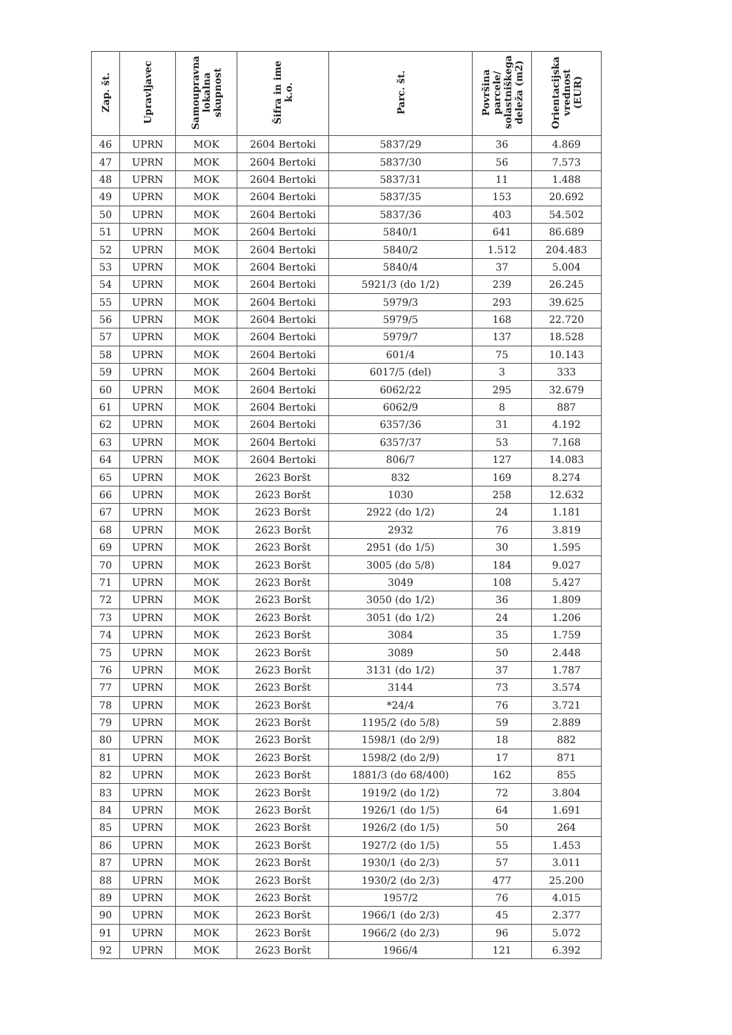| Zap. št. | Upravljavec | Samoupravna lokalna skupnost | Šifra in ime k.o. | Parc. št. | Površina parcele/ solastniškega deleža (m2) | Orientacijska vrednost (EUR) |
| --- | --- | --- | --- | --- | --- | --- |
| 46 | UPRN | MOK | 2604 Bertoki | 5837/29 | 36 | 4.869 |
| 47 | UPRN | MOK | 2604 Bertoki | 5837/30 | 56 | 7.573 |
| 48 | UPRN | MOK | 2604 Bertoki | 5837/31 | 11 | 1.488 |
| 49 | UPRN | MOK | 2604 Bertoki | 5837/35 | 153 | 20.692 |
| 50 | UPRN | MOK | 2604 Bertoki | 5837/36 | 403 | 54.502 |
| 51 | UPRN | MOK | 2604 Bertoki | 5840/1 | 641 | 86.689 |
| 52 | UPRN | MOK | 2604 Bertoki | 5840/2 | 1.512 | 204.483 |
| 53 | UPRN | MOK | 2604 Bertoki | 5840/4 | 37 | 5.004 |
| 54 | UPRN | MOK | 2604 Bertoki | 5921/3 (do 1/2) | 239 | 26.245 |
| 55 | UPRN | MOK | 2604 Bertoki | 5979/3 | 293 | 39.625 |
| 56 | UPRN | MOK | 2604 Bertoki | 5979/5 | 168 | 22.720 |
| 57 | UPRN | MOK | 2604 Bertoki | 5979/7 | 137 | 18.528 |
| 58 | UPRN | MOK | 2604 Bertoki | 601/4 | 75 | 10.143 |
| 59 | UPRN | MOK | 2604 Bertoki | 6017/5 (del) | 3 | 333 |
| 60 | UPRN | MOK | 2604 Bertoki | 6062/22 | 295 | 32.679 |
| 61 | UPRN | MOK | 2604 Bertoki | 6062/9 | 8 | 887 |
| 62 | UPRN | MOK | 2604 Bertoki | 6357/36 | 31 | 4.192 |
| 63 | UPRN | MOK | 2604 Bertoki | 6357/37 | 53 | 7.168 |
| 64 | UPRN | MOK | 2604 Bertoki | 806/7 | 127 | 14.083 |
| 65 | UPRN | MOK | 2623 Boršt | 832 | 169 | 8.274 |
| 66 | UPRN | MOK | 2623 Boršt | 1030 | 258 | 12.632 |
| 67 | UPRN | MOK | 2623 Boršt | 2922 (do 1/2) | 24 | 1.181 |
| 68 | UPRN | MOK | 2623 Boršt | 2932 | 76 | 3.819 |
| 69 | UPRN | MOK | 2623 Boršt | 2951 (do 1/5) | 30 | 1.595 |
| 70 | UPRN | MOK | 2623 Boršt | 3005 (do 5/8) | 184 | 9.027 |
| 71 | UPRN | MOK | 2623 Boršt | 3049 | 108 | 5.427 |
| 72 | UPRN | MOK | 2623 Boršt | 3050 (do 1/2) | 36 | 1.809 |
| 73 | UPRN | MOK | 2623 Boršt | 3051 (do 1/2) | 24 | 1.206 |
| 74 | UPRN | MOK | 2623 Boršt | 3084 | 35 | 1.759 |
| 75 | UPRN | MOK | 2623 Boršt | 3089 | 50 | 2.448 |
| 76 | UPRN | MOK | 2623 Boršt | 3131 (do 1/2) | 37 | 1.787 |
| 77 | UPRN | MOK | 2623 Boršt | 3144 | 73 | 3.574 |
| 78 | UPRN | MOK | 2623 Boršt | *24/4 | 76 | 3.721 |
| 79 | UPRN | MOK | 2623 Boršt | 1195/2 (do 5/8) | 59 | 2.889 |
| 80 | UPRN | MOK | 2623 Boršt | 1598/1 (do 2/9) | 18 | 882 |
| 81 | UPRN | MOK | 2623 Boršt | 1598/2 (do 2/9) | 17 | 871 |
| 82 | UPRN | MOK | 2623 Boršt | 1881/3 (do 68/400) | 162 | 855 |
| 83 | UPRN | MOK | 2623 Boršt | 1919/2 (do 1/2) | 72 | 3.804 |
| 84 | UPRN | MOK | 2623 Boršt | 1926/1 (do 1/5) | 64 | 1.691 |
| 85 | UPRN | MOK | 2623 Boršt | 1926/2 (do 1/5) | 50 | 264 |
| 86 | UPRN | MOK | 2623 Boršt | 1927/2 (do 1/5) | 55 | 1.453 |
| 87 | UPRN | MOK | 2623 Boršt | 1930/1 (do 2/3) | 57 | 3.011 |
| 88 | UPRN | MOK | 2623 Boršt | 1930/2 (do 2/3) | 477 | 25.200 |
| 89 | UPRN | MOK | 2623 Boršt | 1957/2 | 76 | 4.015 |
| 90 | UPRN | MOK | 2623 Boršt | 1966/1 (do 2/3) | 45 | 2.377 |
| 91 | UPRN | MOK | 2623 Boršt | 1966/2 (do 2/3) | 96 | 5.072 |
| 92 | UPRN | MOK | 2623 Boršt | 1966/4 | 121 | 6.392 |